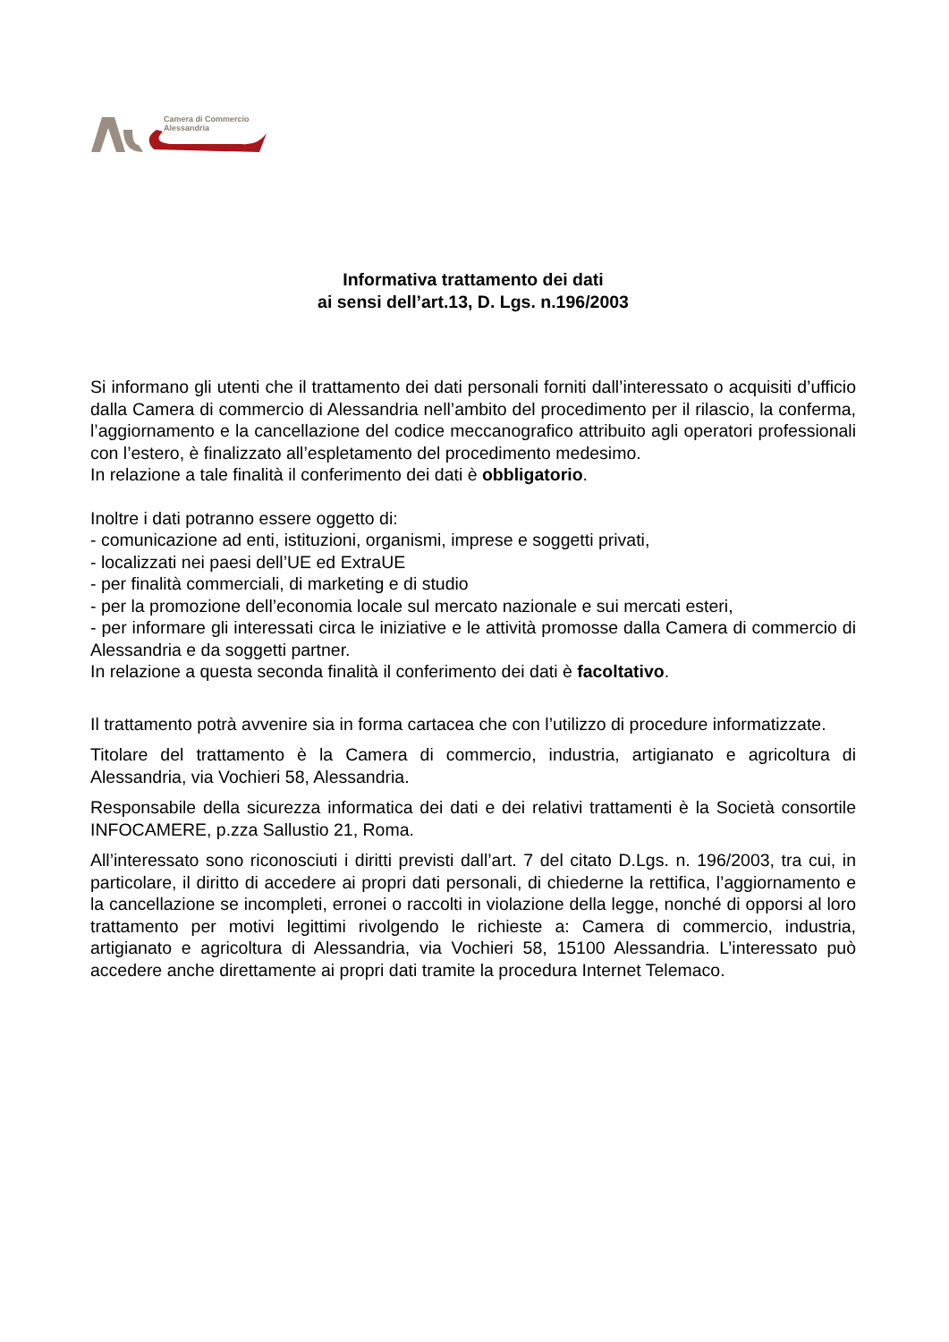Camera di Commercio
Alessandria
Informativa trattamento dei dati
ai sensi dell’art.13, D. Lgs. n.196/2003
Si informano gli utenti che il trattamento dei dati personali forniti dall’interessato o acquisiti d’ufficio dalla Camera di commercio di Alessandria nell’ambito del procedimento per il rilascio, la conferma, l’aggiornamento e la cancellazione del codice meccanografico attribuito agli operatori professionali con l’estero, è finalizzato all’espletamento del procedimento medesimo.
In relazione a tale finalità il conferimento dei dati è obbligatorio.
Inoltre i dati potranno essere oggetto di:
- comunicazione ad enti, istituzioni, organismi, imprese e soggetti privati,
- localizzati nei paesi dell’UE ed ExtraUE
- per finalità commerciali, di marketing e di studio
- per la promozione dell’economia locale sul mercato nazionale e sui mercati esteri,
- per informare gli interessati circa le iniziative e le attività promosse dalla Camera di commercio di Alessandria e da soggetti partner.
In relazione a questa seconda finalità il conferimento dei dati è facoltativo.
Il trattamento potrà avvenire sia in forma cartacea che con l’utilizzo di procedure informatizzate.
Titolare del trattamento è la Camera di commercio, industria, artigianato e agricoltura di Alessandria, via Vochieri 58, Alessandria.
Responsabile della sicurezza informatica dei dati e dei relativi trattamenti è la Società consortile INFOCAMERE, p.zza Sallustio 21, Roma.
All’interessato sono riconosciuti i diritti previsti dall’art. 7 del citato D.Lgs. n. 196/2003, tra cui, in particolare, il diritto di accedere ai propri dati personali, di chiederne la rettifica, l’aggiornamento e la cancellazione se incompleti, erronei o raccolti in violazione della legge, nonché di opporsi al loro trattamento per motivi legittimi rivolgendo le richieste a: Camera di commercio, industria, artigianato e agricoltura di Alessandria, via Vochieri 58, 15100 Alessandria. L’interessato può accedere anche direttamente ai propri dati tramite la procedura Internet Telemaco.